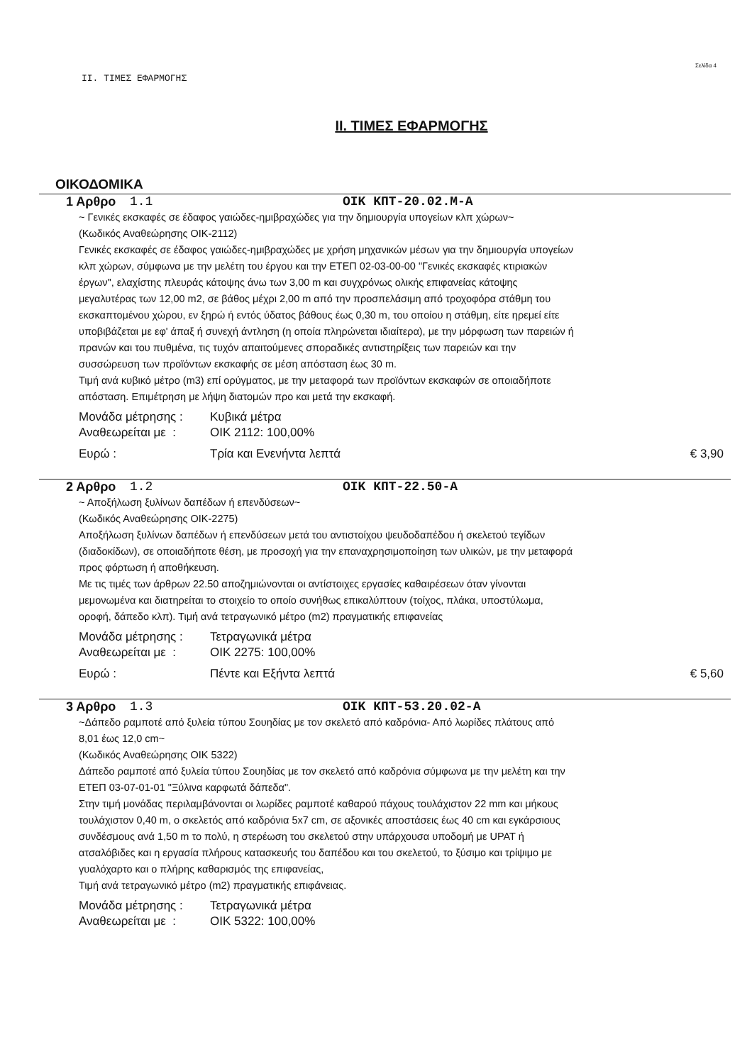Σελίδα 4
II. ΤΙΜΕΣ ΕΦΑΡΜΟΓΗΣ
II. ΤΙΜΕΣ ΕΦΑΡΜΟΓΗΣ
ΟΙΚΟΔΟΜΙΚΑ
1 Αρθρο 1.1 ΟΙΚ ΚΠΤ-20.02.Μ-Α
~ Γενικές εκσκαφές σε έδαφος γαιώδες-ημιβραχώδες για την δημιουργία υπογείων κλπ χώρων~
(Κωδικός Αναθεώρησης ΟΙΚ-2112)
Γενικές εκσκαφές σε έδαφος γαιώδες-ημιβραχώδες με χρήση μηχανικών μέσων για την δημιουργία υπογείων κλπ χώρων, σύμφωνα με την μελέτη του έργου και την ΕΤΕΠ 02-03-00-00 "Γενικές εκσκαφές κτιριακών έργων", ελαχίστης πλευράς κάτοψης άνω των 3,00 m και συγχρόνως ολικής επιφανείας κάτοψης μεγαλυτέρας των 12,00 m2, σε βάθος μέχρι 2,00 m από την προσπελάσιμη από τροχοφόρα στάθμη του εκσκαπτομένου χώρου, εν ξηρώ ή εντός ύδατος βάθους έως 0,30 m, του οποίου η στάθμη, είτε ηρεμεί είτε υποβιβάζεται με εφ' άπαξ ή συνεχή άντληση (η οποία πληρώνεται ιδιαίτερα), με την μόρφωση των παρειών ή πρανών και του πυθμένα, τις τυχόν απαιτούμενες σποραδικές αντιστηρίξεις των παρειών και την συσσώρευση των προϊόντων εκσκαφής σε μέση απόσταση έως 30 m.
Τιμή ανά κυβικό μέτρο (m3) επί ορύγματος, με την μεταφορά των προϊόντων εκσκαφών σε οποιαδήποτε απόσταση. Επιμέτρηση με λήψη διατομών προ και μετά την εκσκαφή.
Μονάδα μέτρησης : Κυβικά μέτρα
Αναθεωρείται με : ΟΙΚ 2112: 100,00%
Ευρώ : Τρία και Ενενήντα λεπτά € 3,90
2 Αρθρο 1.2 ΟΙΚ ΚΠΤ-22.50-Α
~ Αποξήλωση ξυλίνων δαπέδων ή επενδύσεων~
(Κωδικός Αναθεώρησης ΟΙΚ-2275)
Αποξήλωση ξυλίνων δαπέδων ή επενδύσεων μετά του αντιστοίχου ψευδοδαπέδου ή σκελετού τεγίδων (διαδοκίδων), σε οποιαδήποτε θέση, με προσοχή για την επαναχρησιμοποίηση των υλικών, με την μεταφορά προς φόρτωση ή αποθήκευση.
Με τις τιμές των άρθρων 22.50 αποζημιώνονται οι αντίστοιχες εργασίες καθαιρέσεων όταν γίνονται μεμονωμένα και διατηρείται το στοιχείο το οποίο συνήθως επικαλύπτουν (τοίχος, πλάκα, υποστύλωμα, οροφή, δάπεδο κλπ). Τιμή ανά τετραγωνικό μέτρο (m2) πραγματικής επιφανείας
Μονάδα μέτρησης : Τετραγωνικά μέτρα
Αναθεωρείται με : ΟΙΚ 2275: 100,00%
Ευρώ : Πέντε και Εξήντα λεπτά € 5,60
3 Αρθρο 1.3 ΟΙΚ ΚΠΤ-53.20.02-Α
~Δάπεδο ραμποτέ από ξυλεία τύπου Σουηδίας με τον σκελετό από καδρόνια- Από λωρίδες πλάτους από 8,01 έως 12,0 cm~
(Κωδικός Αναθεώρησης ΟΙΚ 5322)
Δάπεδο ραμποτέ από ξυλεία τύπου Σουηδίας με τον σκελετό από καδρόνια σύμφωνα με την μελέτη και την ΕΤΕΠ 03-07-01-01 "Ξύλινα καρφωτά δάπεδα".
Στην τιμή μονάδας περιλαμβάνονται οι λωρίδες ραμποτέ καθαρού πάχους τουλάχιστον 22 mm και μήκους τουλάχιστον 0,40 m, ο σκελετός από καδρόνια 5x7 cm, σε αξονικές αποστάσεις έως 40 cm και εγκάρσιους συνδέσμους ανά 1,50 m το πολύ, η στερέωση του σκελετού στην υπάρχουσα υποδομή με UPAT ή ατσαλόβιδες και η εργασία πλήρους κατασκευής του δαπέδου και του σκελετού, το ξύσιμο και τρίψιμο με γυαλόχαρτο και ο πλήρης καθαρισμός της επιφανείας,
Τιμή ανά τετραγωνικό μέτρο (m2) πραγματικής επιφάνειας.
Μονάδα μέτρησης : Τετραγωνικά μέτρα
Αναθεωρείται με : ΟΙΚ 5322: 100,00%